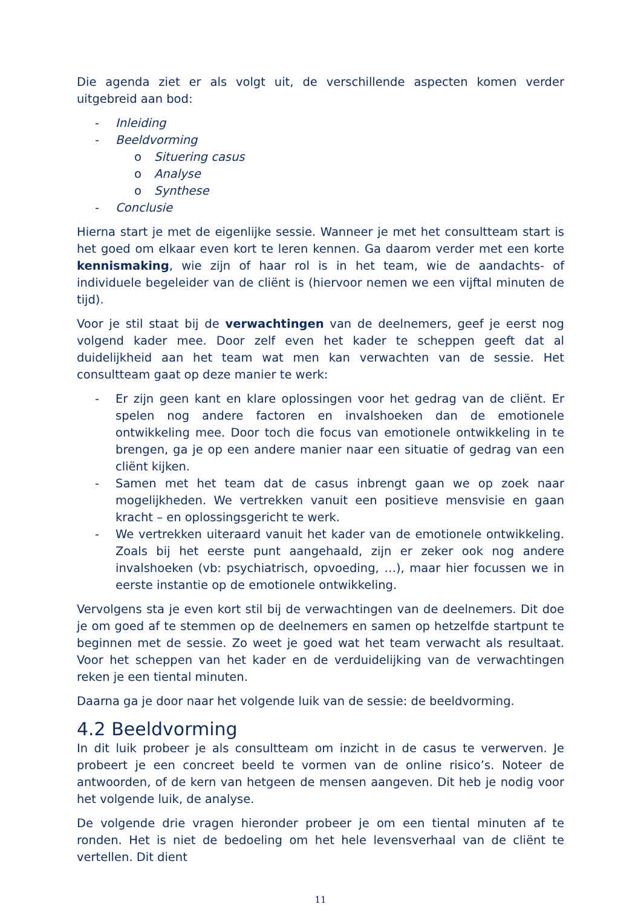Die agenda ziet er als volgt uit, de verschillende aspecten komen verder uitgebreid aan bod:
- Inleiding
- Beeldvorming
o Situering casus
o Analyse
o Synthese
- Conclusie
Hierna start je met de eigenlijke sessie. Wanneer je met het consultteam start is het goed om elkaar even kort te leren kennen. Ga daarom verder met een korte kennismaking, wie zijn of haar rol is in het team, wie de aandachts- of individuele begeleider van de cliënt is (hiervoor nemen we een vijftal minuten de tijd).
Voor je stil staat bij de verwachtingen van de deelnemers, geef je eerst nog volgend kader mee. Door zelf even het kader te scheppen geeft dat al duidelijkheid aan het team wat men kan verwachten van de sessie. Het consultteam gaat op deze manier te werk:
- Er zijn geen kant en klare oplossingen voor het gedrag van de cliënt. Er spelen nog andere factoren en invalshoeken dan de emotionele ontwikkeling mee. Door toch die focus van emotionele ontwikkeling in te brengen, ga je op een andere manier naar een situatie of gedrag van een cliënt kijken.
- Samen met het team dat de casus inbrengt gaan we op zoek naar mogelijkheden. We vertrekken vanuit een positieve mensvisie en gaan kracht – en oplossingsgericht te werk.
- We vertrekken uiteraard vanuit het kader van de emotionele ontwikkeling. Zoals bij het eerste punt aangehaald, zijn er zeker ook nog andere invalshoeken (vb: psychiatrisch, opvoeding, …), maar hier focussen we in eerste instantie op de emotionele ontwikkeling.
Vervolgens sta je even kort stil bij de verwachtingen van de deelnemers. Dit doe je om goed af te stemmen op de deelnemers en samen op hetzelfde startpunt te beginnen met de sessie. Zo weet je goed wat het team verwacht als resultaat. Voor het scheppen van het kader en de verduidelijking van de verwachtingen reken je een tiental minuten.
Daarna ga je door naar het volgende luik van de sessie: de beeldvorming.
4.2 Beeldvorming
In dit luik probeer je als consultteam om inzicht in de casus te verwerven. Je probeert je een concreet beeld te vormen van de online risico’s. Noteer de antwoorden, of de kern van hetgeen de mensen aangeven. Dit heb je nodig voor het volgende luik, de analyse.
De volgende drie vragen hieronder probeer je om een tiental minuten af te ronden. Het is niet de bedoeling om het hele levensverhaal van de cliënt te vertellen. Dit dient
11